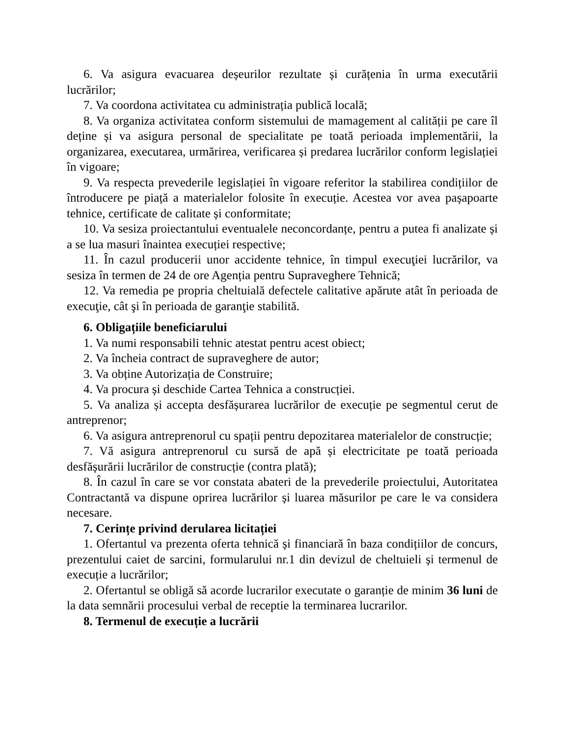6. Va asigura evacuarea deșeurilor rezultate și curățenia în urma executării lucrărilor;
7. Va coordona activitatea cu administrația publică locală;
8. Va organiza activitatea conform sistemului de mamagement al calității pe care îl deține și va asigura personal de specialitate pe toată perioada implementării, la organizarea, executarea, urmărirea, verificarea și predarea lucrărilor conform legislației în vigoare;
9. Va respecta prevederile legislației în vigoare referitor la stabilirea condițiilor de întroducere pe piață a materialelor folosite în execuție. Acestea vor avea pașapoarte tehnice, certificate de calitate și conformitate;
10. Va sesiza proiectantului eventualele neconcordanțe, pentru a putea fi analizate și a se lua masuri înaintea execuției respective;
11. În cazul producerii unor accidente tehnice, în timpul execuţiei lucrărilor, va sesiza în termen de 24 de ore Agenția pentru Supraveghere Tehnică;
12. Va remedia pe propria cheltuială defectele calitative apărute atât în perioada de execuţie, cât şi în perioada de garanţie stabilită.
6. Obligațiile beneficiarului
1. Va numi responsabili tehnic atestat pentru acest obiect;
2. Va încheia contract de supraveghere de autor;
3. Va obține Autorizația de Construire;
4. Va procura și deschide Cartea Tehnica a construcției.
5. Va analiza și accepta desfășurarea lucrărilor de execuție pe segmentul cerut de antreprenor;
6. Va asigura antreprenorul cu spații pentru depozitarea materialelor de construcție;
7. Vă asigura antreprenorul cu sursă de apă și electricitate pe toată perioada desfășurării lucrărilor de construcție (contra plată);
8. În cazul în care se vor constata abateri de la prevederile proiectului, Autoritatea Contractantă va dispune oprirea lucrărilor și luarea măsurilor pe care le va considera necesare.
7. Cerințe privind derularea licitației
1. Ofertantul va prezenta oferta tehnică și financiară în baza condițiilor de concurs, prezentului caiet de sarcini, formularului nr.1 din devizul de cheltuieli și termenul de execuție a lucrărilor;
2. Ofertantul se obligă să acorde lucrarilor executate o garanție de minim 36 luni de la data semnării procesului verbal de receptie la terminarea lucrarilor.
8. Termenul de execuție a lucrării